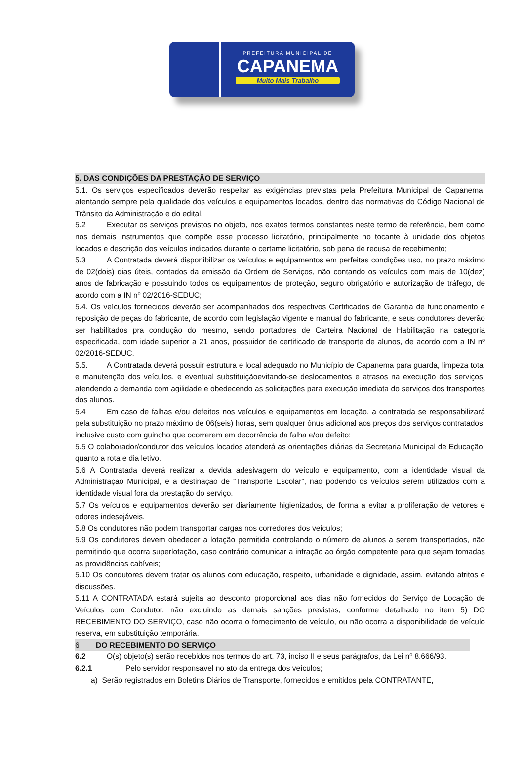PREFEITURA MUNICIPAL DE
CAPANEMA
Muito Mais Trabalho
5. DAS CONDIÇÕES DA PRESTAÇÃO DE SERVIÇO
5.1. Os serviços especificados deverão respeitar as exigências previstas pela Prefeitura Municipal de Capanema, atentando sempre pela qualidade dos veículos e equipamentos locados, dentro das normativas do Código Nacional de Trânsito da Administração e do edital.
5.2 Executar os serviços previstos no objeto, nos exatos termos constantes neste termo de referência, bem como nos demais instrumentos que compõe esse processo licitatório, principalmente no tocante à unidade dos objetos locados e descrição dos veículos indicados durante o certame licitatório, sob pena de recusa de recebimento;
5.3 A Contratada deverá disponibilizar os veículos e equipamentos em perfeitas condições uso, no prazo máximo de 02(dois) dias úteis, contados da emissão da Ordem de Serviços, não contando os veículos com mais de 10(dez) anos de fabricação e possuindo todos os equipamentos de proteção, seguro obrigatório e autorização de tráfego, de acordo com a IN nº 02/2016-SEDUC;
5.4. Os veículos fornecidos deverão ser acompanhados dos respectivos Certificados de Garantia de funcionamento e reposição de peças do fabricante, de acordo com legislação vigente e manual do fabricante, e seus condutores deverão ser habilitados pra condução do mesmo, sendo portadores de Carteira Nacional de Habilitação na categoria especificada, com idade superior a 21 anos, possuidor de certificado de transporte de alunos, de acordo com a IN nº 02/2016-SEDUC.
5.5. A Contratada deverá possuir estrutura e local adequado no Município de Capanema para guarda, limpeza total e manutenção dos veículos, e eventual substituiçãoevitando-se deslocamentos e atrasos na execução dos serviços, atendendo a demanda com agilidade e obedecendo as solicitações para execução imediata do serviços dos transportes dos alunos.
5.4 Em caso de falhas e/ou defeitos nos veículos e equipamentos em locação, a contratada se responsabilizará pela substituição no prazo máximo de 06(seis) horas, sem qualquer ônus adicional aos preços dos serviços contratados, inclusive custo com guincho que ocorrerem em decorrência da falha e/ou defeito;
5.5 O colaborador/condutor dos veículos locados atenderá as orientações diárias da Secretaria Municipal de Educação, quanto a rota e dia letivo.
5.6 A Contratada deverá realizar a devida adesivagem do veículo e equipamento, com a identidade visual da Administração Municipal, e a destinação de “Transporte Escolar”, não podendo os veículos serem utilizados com a identidade visual fora da prestação do serviço.
5.7 Os veículos e equipamentos deverão ser diariamente higienizados, de forma a evitar a proliferação de vetores e odores indesejáveis.
5.8 Os condutores não podem transportar cargas nos corredores dos veículos;
5.9 Os condutores devem obedecer a lotação permitida controlando o número de alunos a serem transportados, não permitindo que ocorra superlotação, caso contrário comunicar a infração ao órgão competente para que sejam tomadas as providências cabíveis;
5.10 Os condutores devem tratar os alunos com educação, respeito, urbanidade e dignidade, assim, evitando atritos e discussões.
5.11 A CONTRATADA estará sujeita ao desconto proporcional aos dias não fornecidos do Serviço de Locação de Veículos com Condutor, não excluindo as demais sanções previstas, conforme detalhado no item 5) DO RECEBIMENTO DO SERVIÇO, caso não ocorra o fornecimento de veículo, ou não ocorra a disponibilidade de veículo reserva, em substituição temporária.
6 DO RECEBIMENTO DO SERVIÇO
6.2 O(s) objeto(s) serão recebidos nos termos do art. 73, inciso II e seus parágrafos, da Lei nº 8.666/93.
6.2.1 Pelo servidor responsável no ato da entrega dos veículos;
a) Serão registrados em Boletins Diários de Transporte, fornecidos e emitidos pela CONTRATANTE,